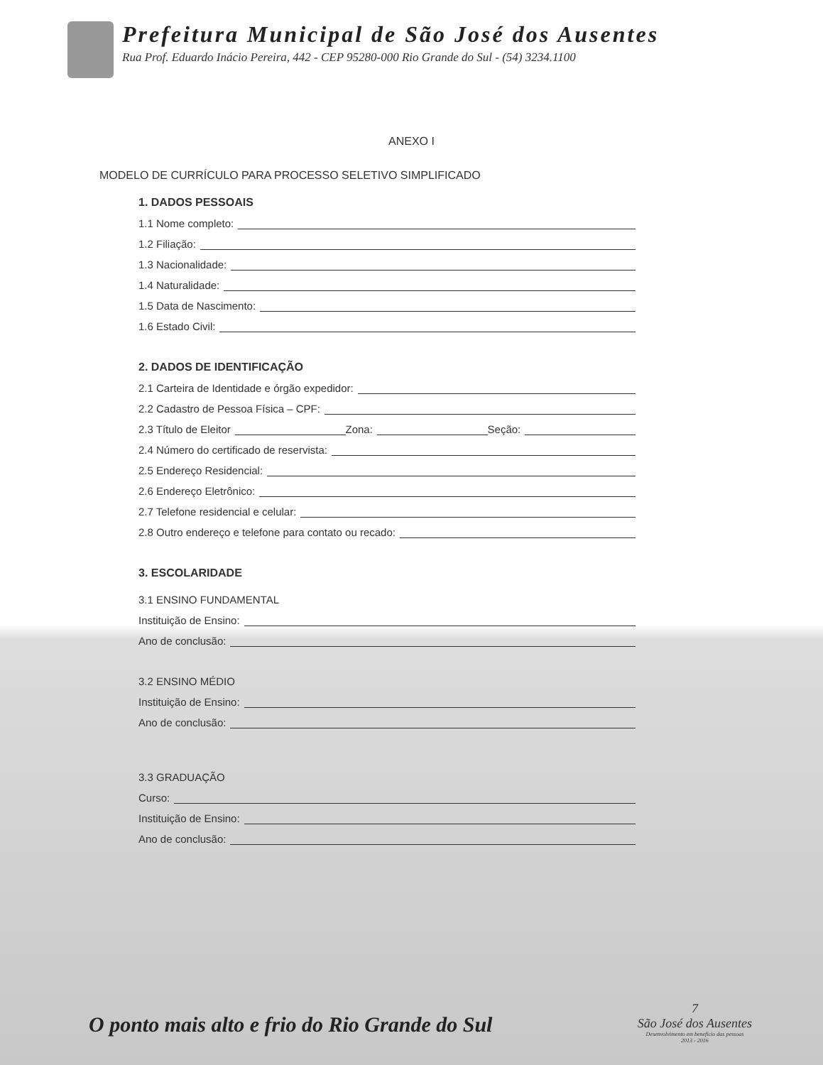Prefeitura Municipal de São José dos Ausentes
Rua Prof. Eduardo Inácio Pereira, 442 - CEP 95280-000 Rio Grande do Sul - (54) 3234.1100
ANEXO I
MODELO DE CURRÍCULO PARA PROCESSO SELETIVO SIMPLIFICADO
1. DADOS PESSOAIS
1.1 Nome completo:
1.2 Filiação:
1.3 Nacionalidade:
1.4 Naturalidade:
1.5 Data de Nascimento:
1.6 Estado Civil:
2. DADOS DE IDENTIFICAÇÃO
2.1 Carteira de Identidade e órgão expedidor:
2.2 Cadastro de Pessoa Física – CPF:
2.3 Título de Eleitor Zona: Seção:
2.4 Número do certificado de reservista:
2.5 Endereço Residencial:
2.6 Endereço Eletrônico:
2.7 Telefone residencial e celular:
2.8 Outro endereço e telefone para contato ou recado:
3. ESCOLARIDADE
3.1 ENSINO FUNDAMENTAL
Instituição de Ensino:
Ano de conclusão:
3.2 ENSINO MÉDIO
Instituição de Ensino:
Ano de conclusão:
3.3 GRADUAÇÃO
Curso:
Instituição de Ensino:
Ano de conclusão:
O ponto mais alto e frio do Rio Grande do Sul
7
São José dos Ausentes
Desenvolvimento em benefício das pessoas
2013 - 2016